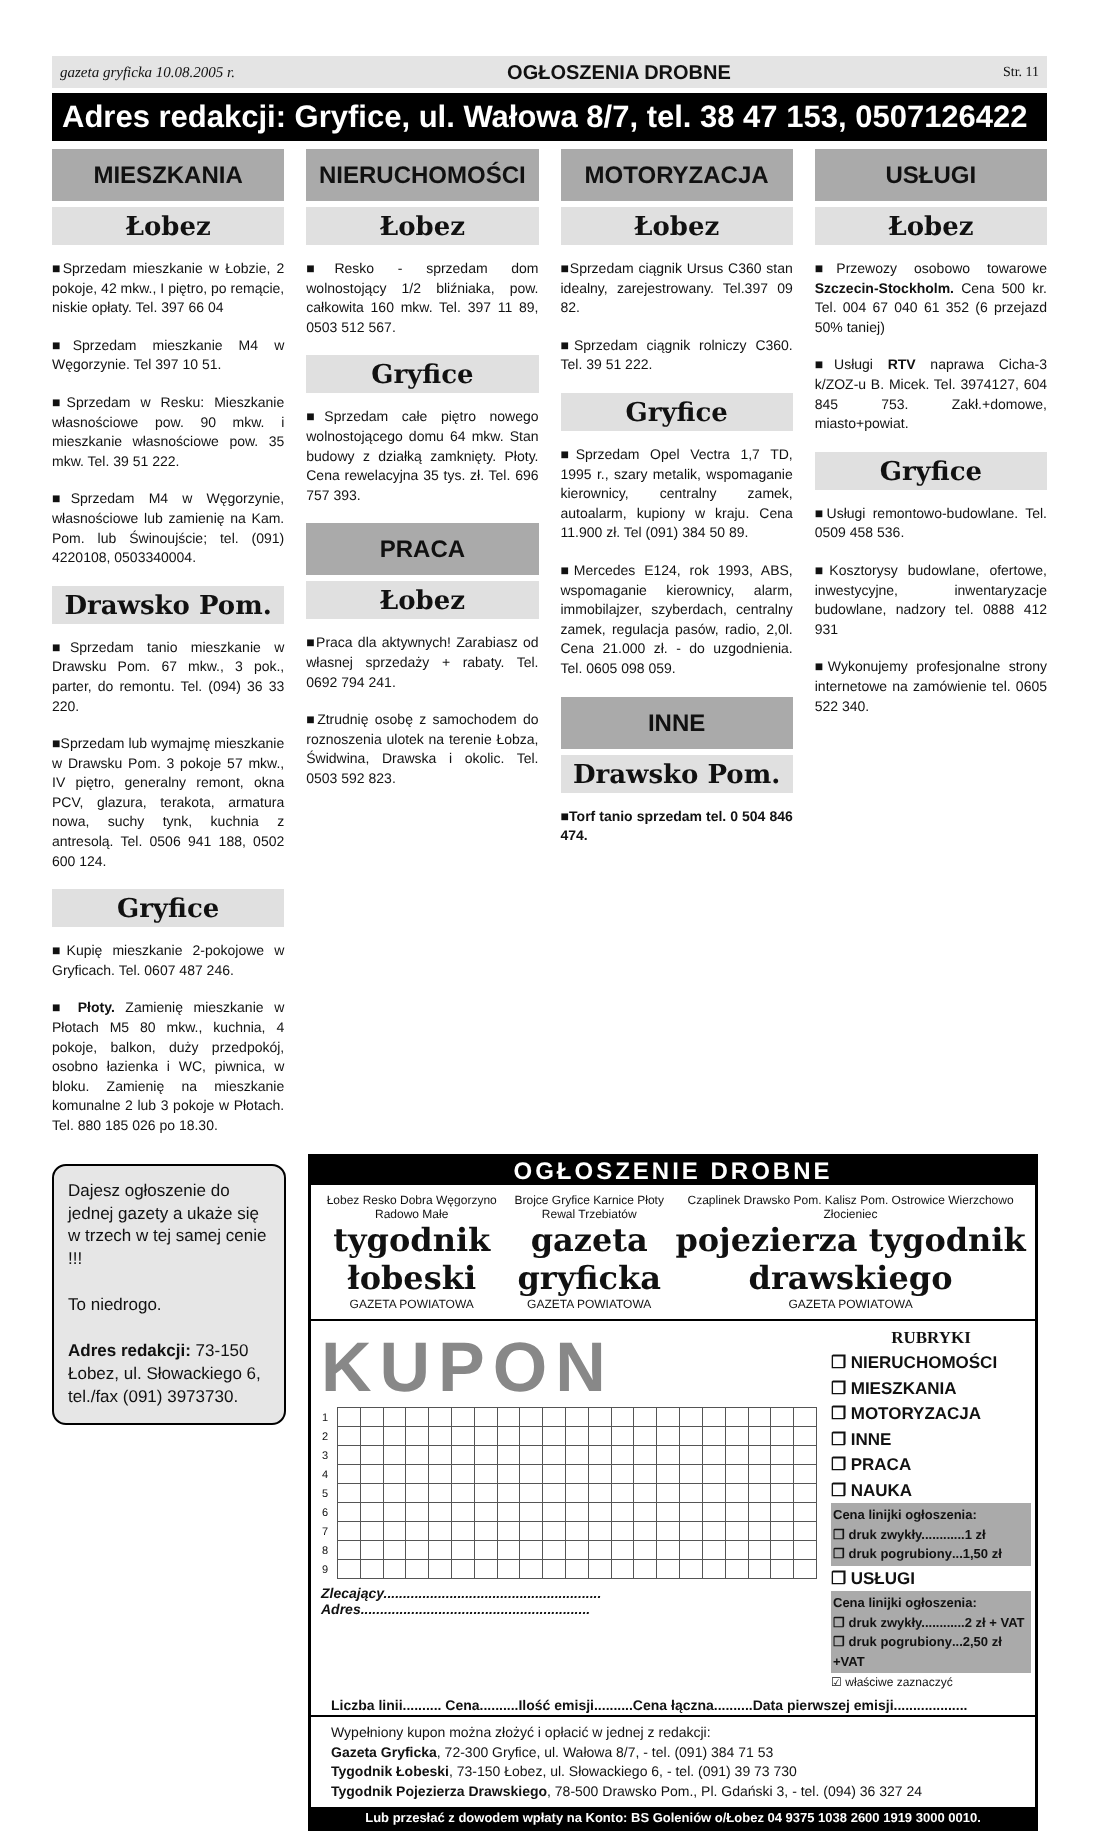gazeta gryficka 10.08.2005 r. OGŁOSZENIA DROBNE Str. 11
Adres redakcji: Gryfice, ul. Wałowa 8/7, tel. 38 47 153, 0507126422
MIESZKANIA
Łobez
■Sprzedam mieszkanie w Łobzie, 2 pokoje, 42 mkw., I piętro, po remącie, niskie opłaty. Tel. 397 66 04
■Sprzedam mieszkanie M4 w Węgorzynie. Tel 397 10 51.
■Sprzedam w Resku: Mieszkanie własnościowe pow. 90 mkw. i mieszkanie własnościowe pow. 35 mkw. Tel. 39 51 222.
■Sprzedam M4 w Węgorzynie, własnościowe lub zamienię na Kam. Pom. lub Świnoujście; tel. (091) 4220108, 0503340004.
Drawsko Pom.
■Sprzedam tanio mieszkanie w Drawsku Pom. 67 mkw., 3 pok., parter, do remontu. Tel. (094) 36 33 220.
■Sprzedam lub wymajmę mieszkanie w Drawsku Pom. 3 pokoje 57 mkw., IV piętro, generalny remont, okna PCV, glazura, terakota, armatura nowa, suchy tynk, kuchnia z antresolą. Tel. 0506 941 188, 0502 600 124.
Gryfice
■Kupię mieszkanie 2-pokojowe w Gryficach. Tel. 0607 487 246.
■ Płoty. Zamienię mieszkanie w Płotach M5 80 mkw., kuchnia, 4 pokoje, balkon, duży przedpokój, osobno łazienka i WC, piwnica, w bloku. Zamienię na mieszkanie komunalne 2 lub 3 pokoje w Płotach. Tel. 880 185 026 po 18.30.
NIERUCHOMOŚCI
Łobez
■Resko - sprzedam dom wolnostojący 1/2 bliźniaka, pow. całkowita 160 mkw. Tel. 397 11 89, 0503 512 567.
Gryfice
■Sprzedam całe piętro nowego wolnostojącego domu 64 mkw. Stan budowy z działką zamknięty. Płoty. Cena rewelacyjna 35 tys. zł. Tel. 696 757 393.
PRACA
Łobez
■Praca dla aktywnych! Zarabiasz od własnej sprzedaży + rabaty. Tel. 0692 794 241.
■Ztrudnię osobę z samochodem do roznoszenia ulotek na terenie Łobza, Świdwina, Drawska i okolic. Tel. 0503 592 823.
MOTORYZACJA
Łobez
■Sprzedam ciągnik Ursus C360 stan idealny, zarejestrowany. Tel.397 09 82.
■Sprzedam ciągnik rolniczy C360. Tel. 39 51 222.
Gryfice
■Sprzedam Opel Vectra 1,7 TD, 1995 r., szary metalik, wspomaganie kierownicy, centralny zamek, autoalarm, kupiony w kraju. Cena 11.900 zł. Tel (091) 384 50 89.
■Mercedes E124, rok 1993, ABS, wspomaganie kierownicy, alarm, immobilajzer, szyberdach, centralny zamek, regulacja pasów, radio, 2,0l. Cena 21.000 zł. - do uzgodnienia. Tel. 0605 098 059.
INNE
Drawsko Pom.
■Torf tanio sprzedam tel. 0 504 846 474.
USŁUGI
Łobez
■Przewozy osobowo towarowe Szczecin-Stockholm. Cena 500 kr. Tel. 004 67 040 61 352 (6 przejazd 50% taniej)
■Usługi RTV naprawa Cicha-3 k/ZOZ-u B. Micek. Tel. 3974127, 604 845 753. Zakł.+domowe, miasto+powiat.
Gryfice
■Usługi remontowo-budowlane. Tel. 0509 458 536.
■Kosztorysy budowlane, ofertowe, inwestycyjne, inwentaryzacje budowlane, nadzory tel. 0888 412 931
■Wykonujemy profesjonalne strony internetowe na zamówienie tel. 0605 522 340.
Dajesz ogłoszenie do jednej gazety a ukaże się w trzech w tej samej cenie !!!
To niedrogo.
Adres redakcji: 73-150 Łobez, ul. Słowackiego 6, tel./fax (091) 3973730.
OGŁOSZENIE DROBNE
Łobez Resko Dobra Węgorzyno Radowo Małe
tygodnik łobeski
GAZETA POWIATOWA
Brojce Gryfice Karnice Płoty Rewal Trzebiatów
gazeta gryficka
GAZETA POWIATOWA
Czaplinek Drawsko Pom. Kalisz Pom. Ostrowice Wierzchowo Złocieniec
pojezierza tygodnik drawskiego
GAZETA POWIATOWA
KUPON
| 1 | | | | | | | | | | | | | | | | | | | | | |
| 2 | | | | | | | | | | | | | | | | | | | | | |
| 3 | | | | | | | | | | | | | | | | | | | | | |
| 4 | | | | | | | | | | | | | | | | | | | | | |
| 5 | | | | | | | | | | | | | | | | | | | | | |
| 6 | | | | | | | | | | | | | | | | | | | | | |
| 7 | | | | | | | | | | | | | | | | | | | | | |
| 8 | | | | | | | | | | | | | | | | | | | | | |
| 9 | | | | | | | | | | | | | | | | | | | | | |
Zlecający........................................................
Adres...........................................................
RUBRYKI
❒ NIERUCHOMOŚCI
❒ MIESZKANIA
❒ MOTORYZACJA
❒ INNE
❒ PRACA
❒ NAUKA
Cena linijki ogłoszenia:
❒ druk zwykły............1 zł
❒ druk pogrubiony...1,50 zł
❒ USŁUGI
Cena linijki ogłoszenia:
❒ druk zwykły............2 zł + VAT
❒ druk pogrubiony...2,50 zł +VAT
☑ właściwe zaznaczyć
Liczba linii.......... Cena..........Ilość emisji..........Cena łączna..........Data pierwszej emisji...................
Wypełniony kupon można złożyć i opłacić w jednej z redakcji:
Gazeta Gryficka, 72-300 Gryfice, ul. Wałowa 8/7, - tel. (091) 384 71 53
Tygodnik Łobeski, 73-150 Łobez, ul. Słowackiego 6, - tel. (091) 39 73 730
Tygodnik Pojezierza Drawskiego, 78-500 Drawsko Pom., Pl. Gdański 3, - tel. (094) 36 327 24
Lub przesłać z dowodem wpłaty na Konto: BS Goleniów o/Łobez 04 9375 1038 2600 1919 3000 0010.